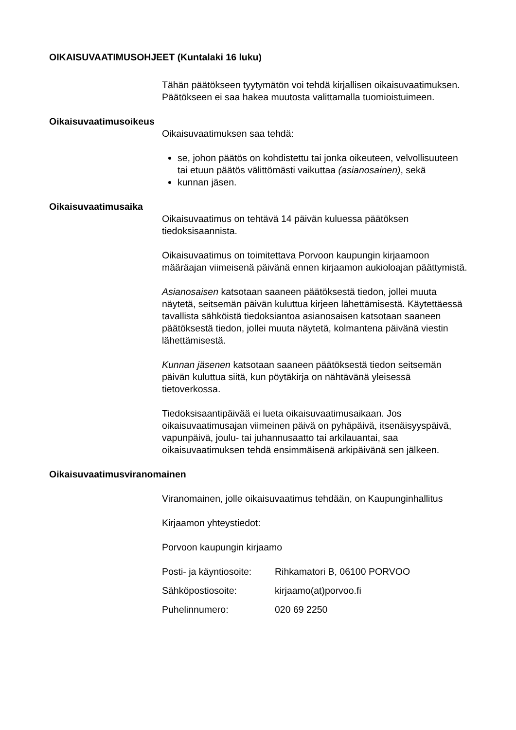OIKAISUVAATIMUSOHJEET (Kuntalaki 16 luku)
Tähän päätökseen tyytymätön voi tehdä kirjallisen oikaisuvaatimuksen. Päätökseen ei saa hakea muutosta valittamalla tuomioistuimeen.
Oikaisuvaatimusoikeus
Oikaisuvaatimuksen saa tehdä:
se, johon päätös on kohdistettu tai jonka oikeuteen, velvollisuuteen tai etuun päätös välittömästi vaikuttaa (asianosainen), sekä
kunnan jäsen.
Oikaisuvaatimusaika
Oikaisuvaatimus on tehtävä 14 päivän kuluessa päätöksen tiedoksisaannista.
Oikaisuvaatimus on toimitettava Porvoon kaupungin kirjaamoon määräajan viimeisenä päivänä ennen kirjaamon aukioloajan päättymistä.
Asianosaisen katsotaan saaneen päätöksestä tiedon, jollei muuta näytetä, seitsemän päivän kuluttua kirjeen lähettämisestä. Käytettäessä tavallista sähköistä tiedoksiantoa asianosaisen katsotaan saaneen päätöksestä tiedon, jollei muuta näytetä, kolmantena päivänä viestin lähettämisestä.
Kunnan jäsenen katsotaan saaneen päätöksestä tiedon seitsemän päivän kuluttua siitä, kun pöytäkirja on nähtävänä yleisessä tietoverkossa.
Tiedoksisaantipäivää ei lueta oikaisuvaatimusaikaan. Jos oikaisuvaatimusajan viimeinen päivä on pyhäpäivä, itsenäisyyspäivä, vapunpäivä, joulu- tai juhannusaatto tai arkilauantai, saa oikaisuvaatimuksen tehdä ensimmäisenä arkipäivänä sen jälkeen.
Oikaisuvaatimusviranomainen
Viranomainen, jolle oikaisuvaatimus tehdään, on Kaupunginhallitus
Kirjaamon yhteystiedot:
Porvoon kaupungin kirjaamo
| Posti- ja käyntiosoite: | Rihkamatori B, 06100 PORVOO |
| Sähköpostiosoite: | kirjaamo(at)porvoo.fi |
| Puhelinnumero: | 020 69 2250 |